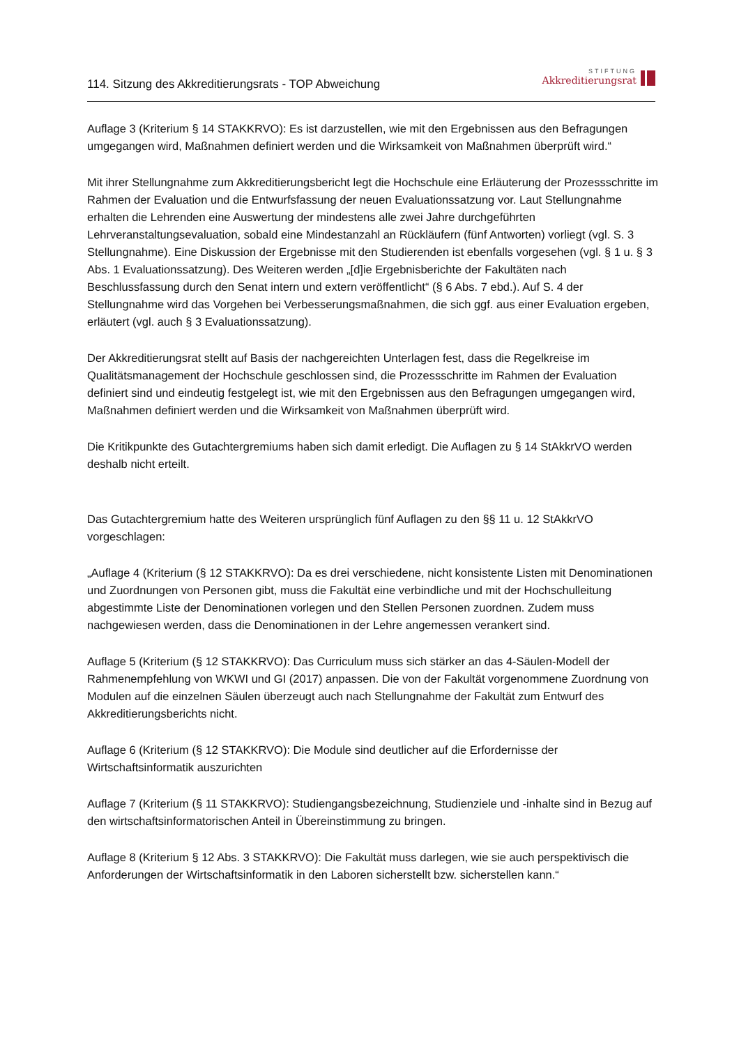114. Sitzung des Akkreditierungsrats - TOP Abweichung
STIFTUNG
Akkreditierungsrat
Auflage 3 (Kriterium § 14 STAKKRVO): Es ist darzustellen, wie mit den Ergebnissen aus den Befragungen umgegangen wird, Maßnahmen definiert werden und die Wirksamkeit von Maßnahmen überprüft wird.“
Mit ihrer Stellungnahme zum Akkreditierungsbericht legt die Hochschule eine Erläuterung der Prozessschritte im Rahmen der Evaluation und die Entwurfsfassung der neuen Evaluationssatzung vor. Laut Stellungnahme erhalten die Lehrenden eine Auswertung der mindestens alle zwei Jahre durchgeführten Lehrveranstaltungsevaluation, sobald eine Mindestanzahl an Rückläufern (fünf Antworten) vorliegt (vgl. S. 3 Stellungnahme). Eine Diskussion der Ergebnisse mit den Studierenden ist ebenfalls vorgesehen (vgl. § 1 u. § 3 Abs. 1 Evaluationssatzung). Des Weiteren werden „[d]ie Ergebnisberichte der Fakultäten nach Beschlussfassung durch den Senat intern und extern veröffentlicht“ (§ 6 Abs. 7 ebd.). Auf S. 4 der Stellungnahme wird das Vorgehen bei Verbesserungsmaßnahmen, die sich ggf. aus einer Evaluation ergeben, erläutert (vgl. auch § 3 Evaluationssatzung).
Der Akkreditierungsrat stellt auf Basis der nachgereichten Unterlagen fest, dass die Regelkreise im Qualitätsmanagement der Hochschule geschlossen sind, die Prozessschritte im Rahmen der Evaluation definiert sind und eindeutig festgelegt ist, wie mit den Ergebnissen aus den Befragungen umgegangen wird, Maßnahmen definiert werden und die Wirksamkeit von Maßnahmen überprüft wird.
Die Kritikpunkte des Gutachtergremiums haben sich damit erledigt. Die Auflagen zu § 14 StAkkrVO werden deshalb nicht erteilt.
Das Gutachtergremium hatte des Weiteren ursprünglich fünf Auflagen zu den §§ 11 u. 12 StAkkrVO vorgeschlagen:
„Auflage 4 (Kriterium (§ 12 STAKKRVO): Da es drei verschiedene, nicht konsistente Listen mit Denominationen und Zuordnungen von Personen gibt, muss die Fakultät eine verbindliche und mit der Hochschulleitung abgestimmte Liste der Denominationen vorlegen und den Stellen Personen zuordnen. Zudem muss nachgewiesen werden, dass die Denominationen in der Lehre angemessen verankert sind.
Auflage 5 (Kriterium (§ 12 STAKKRVO): Das Curriculum muss sich stärker an das 4-Säulen-Modell der Rahmenempfehlung von WKWI und GI (2017) anpassen. Die von der Fakultät vorgenommene Zuordnung von Modulen auf die einzelnen Säulen überzeugt auch nach Stellungnahme der Fakultät zum Entwurf des Akkreditierungsberichts nicht.
Auflage 6 (Kriterium (§ 12 STAKKRVO): Die Module sind deutlicher auf die Erfordernisse der Wirtschaftsinformatik auszurichten
Auflage 7 (Kriterium (§ 11 STAKKRVO): Studiengangsbezeichnung, Studienziele und -inhalte sind in Bezug auf den wirtschaftsinformatorischen Anteil in Übereinstimmung zu bringen.
Auflage 8 (Kriterium § 12 Abs. 3 STAKKRVO): Die Fakultät muss darlegen, wie sie auch perspektivisch die Anforderungen der Wirtschaftsinformatik in den Laboren sicherstellt bzw. sicherstellen kann.“